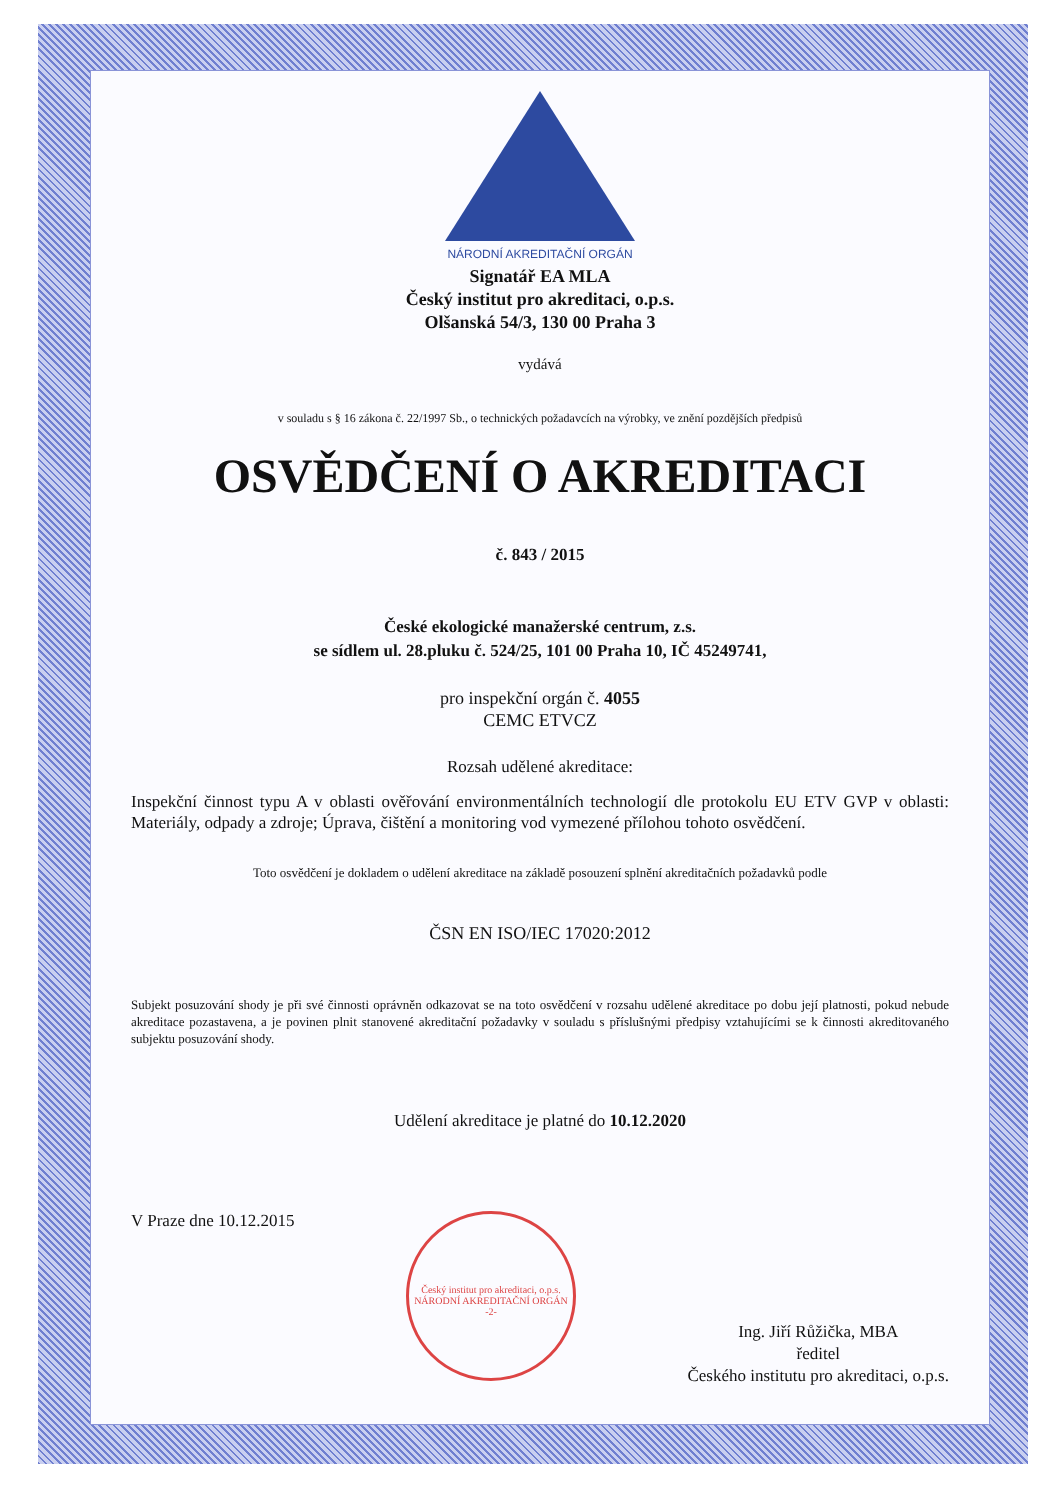NÁRODNÍ AKREDITAČNÍ ORGÁN
Signatář EA MLA
Český institut pro akreditaci, o.p.s.
Olšanská 54/3, 130 00 Praha 3
vydává
v souladu s § 16 zákona č. 22/1997 Sb., o technických požadavcích na výrobky, ve znění pozdějších předpisů
OSVĚDČENÍ O AKREDITACI
č. 843 / 2015
České ekologické manažerské centrum, z.s.
se sídlem ul. 28.pluku č. 524/25, 101 00 Praha 10, IČ 45249741,
pro inspekční orgán č. 4055
CEMC ETVCZ
Rozsah udělené akreditace:
Inspekční činnost typu A v oblasti ověřování environmentálních technologií dle protokolu EU ETV GVP v oblasti: Materiály, odpady a zdroje; Úprava, čištění a monitoring vod vymezené přílohou tohoto osvědčení.
Toto osvědčení je dokladem o udělení akreditace na základě posouzení splnění akreditačních požadavků podle
ČSN EN ISO/IEC 17020:2012
Subjekt posuzování shody je při své činnosti oprávněn odkazovat se na toto osvědčení v rozsahu udělené akreditace po dobu její platnosti, pokud nebude akreditace pozastavena, a je povinen plnit stanovené akreditační požadavky v souladu s příslušnými předpisy vztahujícími se k činnosti akreditovaného subjektu posuzování shody.
Udělení akreditace je platné do 10.12.2020
V Praze dne 10.12.2015
Český institut pro akreditaci, o.p.s.
NÁRODNÍ AKREDITAČNÍ ORGÁN
-2-
Ing. Jiří Růžička, MBA
ředitel
Českého institutu pro akreditaci, o.p.s.